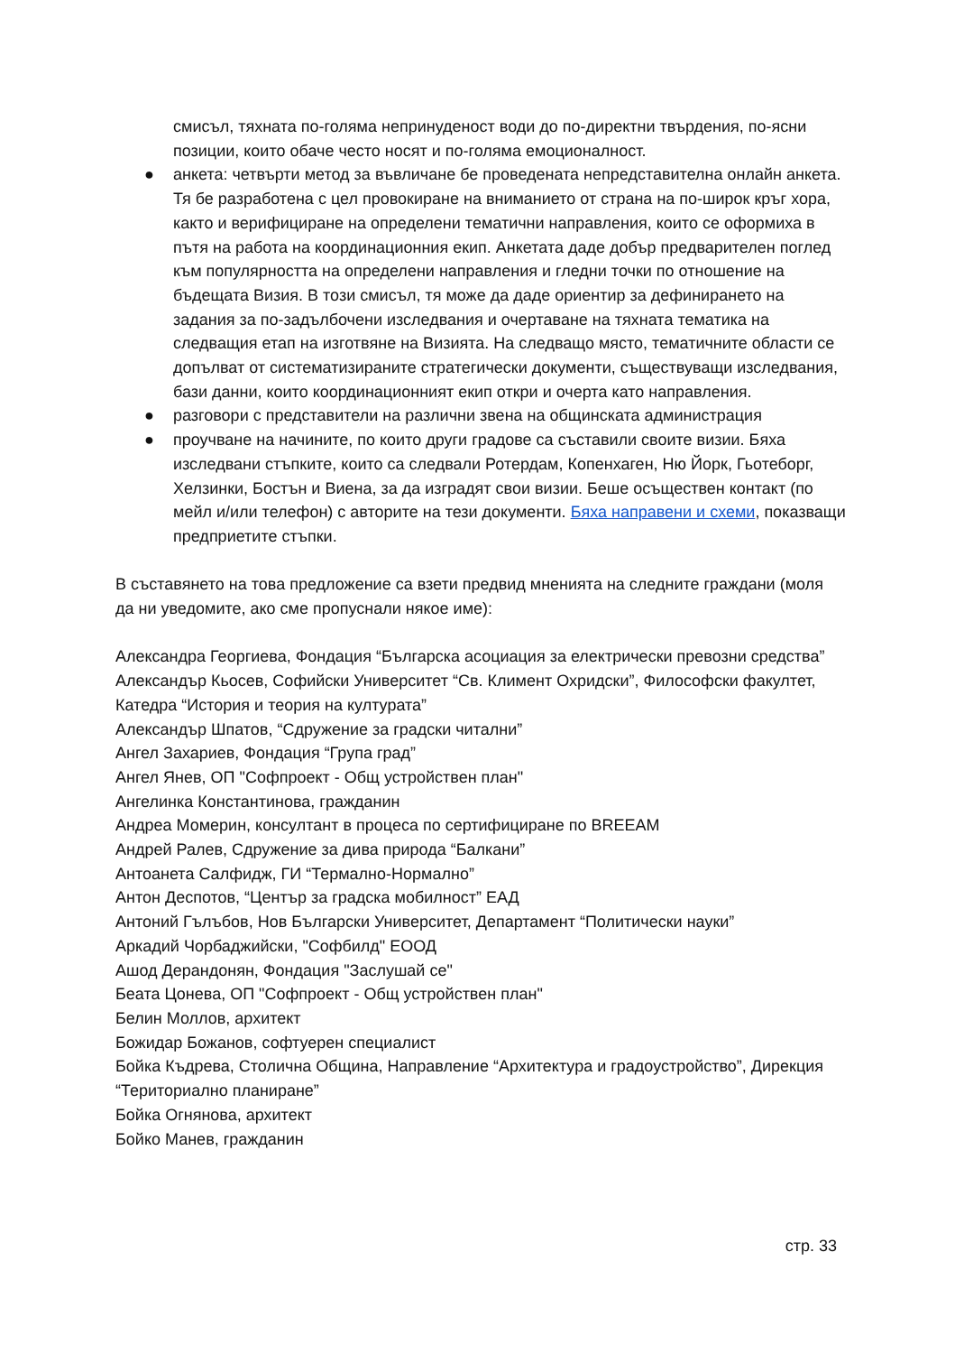смисъл, тяхната по-голяма непринуденост води до по-директни твърдения, по-ясни позиции, които обаче често носят и по-голяма емоционалност.
● анкета: четвърти метод за въвличане бе проведената непредставителна онлайн анкета. Тя бе разработена с цел провокиране на вниманието от страна на по-широк кръг хора, както и верифициране на определени тематични направления, които се оформиха в пътя на работа на координационния екип. Анкетата даде добър предварителен поглед към популярността на определени направления и гледни точки по отношение на бъдещата Визия. В този смисъл, тя може да даде ориентир за дефинирането на задания за по-задълбочени изследвания и очертаване на тяхната тематика на следващия етап на изготвяне на Визията. На следващо място, тематичните области се допълват от систематизираните стратегически документи, съществуващи изследвания, бази данни, които координационният екип откри и очерта като направления.
● разговори с представители на различни звена на общинската администрация
● проучване на начините, по които други градове са съставили своите визии. Бяха изследвани стъпките, които са следвали Ротердам, Копенхаген, Ню Йорк, Гьотеборг, Хелзинки, Бостън и Виена, за да изградят свои визии. Беше осъществен контакт (по мейл и/или телефон) с авторите на тези документи. Бяха направени и схеми, показващи предприетите стъпки.
В съставянето на това предложение са взети предвид мненията на следните граждани (моля да ни уведомите, ако сме пропуснали някое име):
Александра Георгиева, Фондация “Българска асоциация за електрически превозни средства”
Александър Кьосев, Софийски Университет “Св. Климент Охридски”, Философски факултет, Катедра “История и теория на културата”
Александър Шпатов, “Сдружение за градски читални”
Ангел Захариев, Фондация “Група град”
Ангел Янев, ОП "Софпроект - Общ устройствен план"
Ангелинка Константинова, гражданин
Андреа Момерин, консултант в процеса по сертифициране по BREEAM
Андрей Ралев, Сдружение за дива природа “Балкани”
Антоанета Салфидж, ГИ “Термално-Нормално”
Антон Деспотов, “Център за градска мобилност” ЕАД
Антоний Гълъбов, Нов Български Университет, Департамент “Политически науки”
Аркадий Чорбаджийски, "Софбилд" ЕООД
Ашод Дерандонян, Фондация "Заслушай се"
Беата Цонева, ОП "Софпроект - Общ устройствен план"
Белин Моллов, архитект
Божидар Божанов, софтуерен специалист
Бойка Къдрева, Столична Община, Направление “Архитектура и градоустройство”, Дирекция “Териториално планиране”
Бойка Огнянова, архитект
Бойко Манев, гражданин
стр. 33